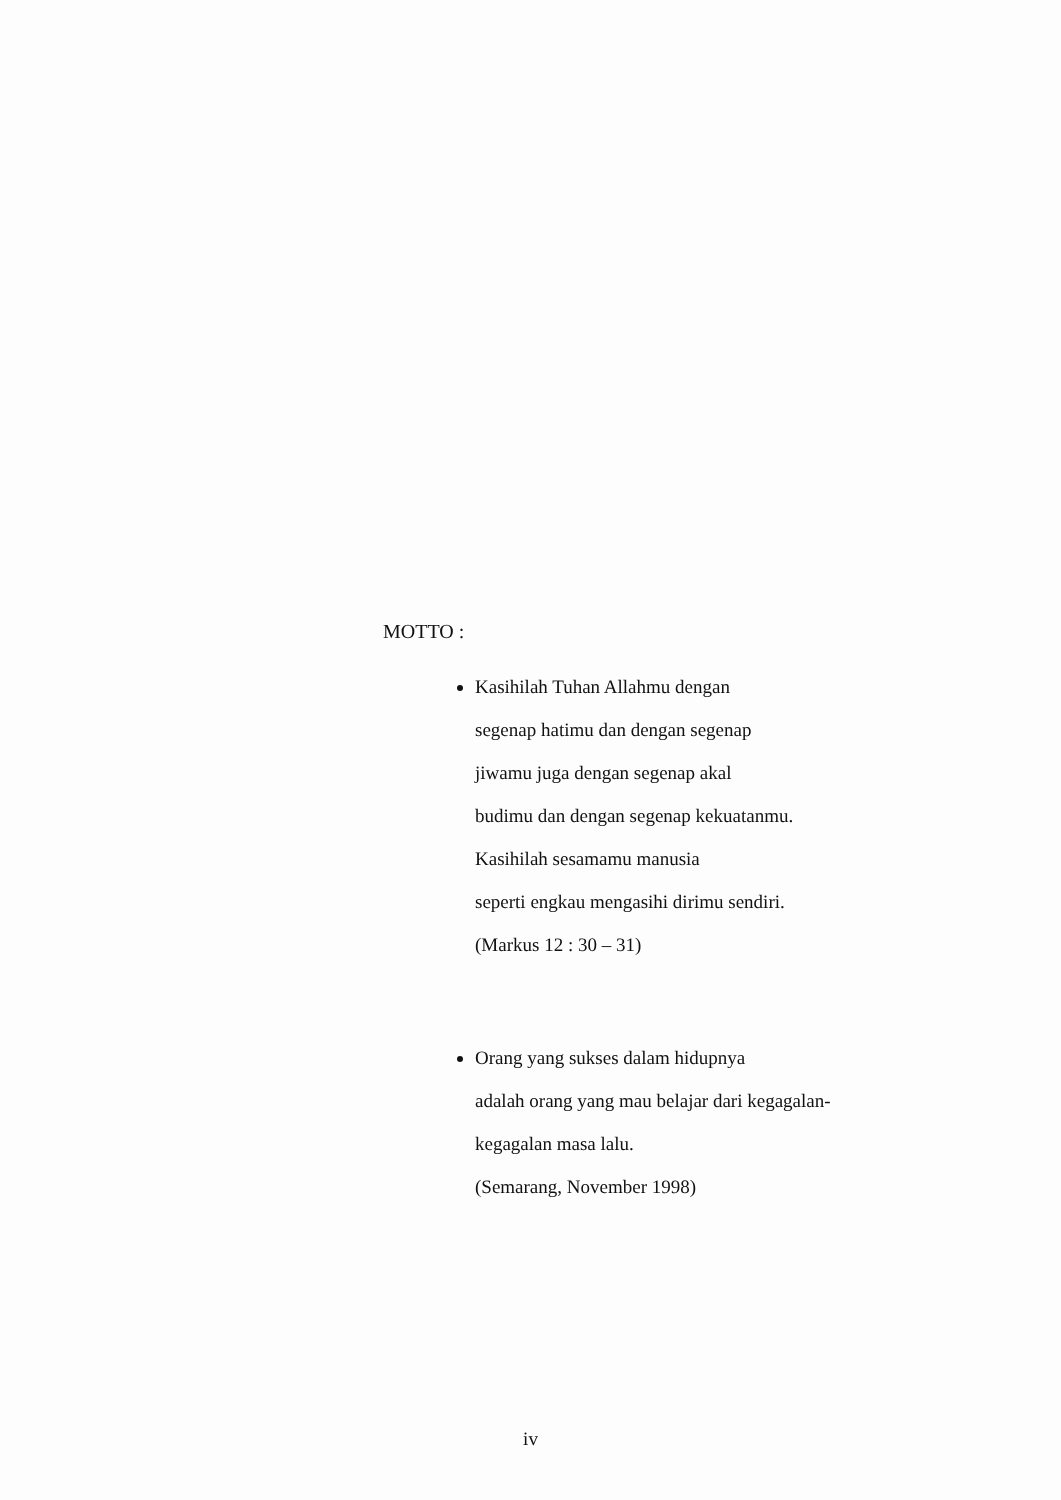MOTTO :
Kasihilah Tuhan Allahmu dengan
segenap hatimu dan dengan segenap
jiwamu juga dengan segenap akal
budimu dan dengan segenap kekuatanmu.
Kasihilah sesamamu manusia
seperti engkau mengasihi dirimu sendiri.
(Markus 12 : 30 – 31)
Orang yang sukses dalam hidupnya
adalah orang yang mau belajar dari kegagalan-
kegagalan masa lalu.
(Semarang, November 1998)
iv